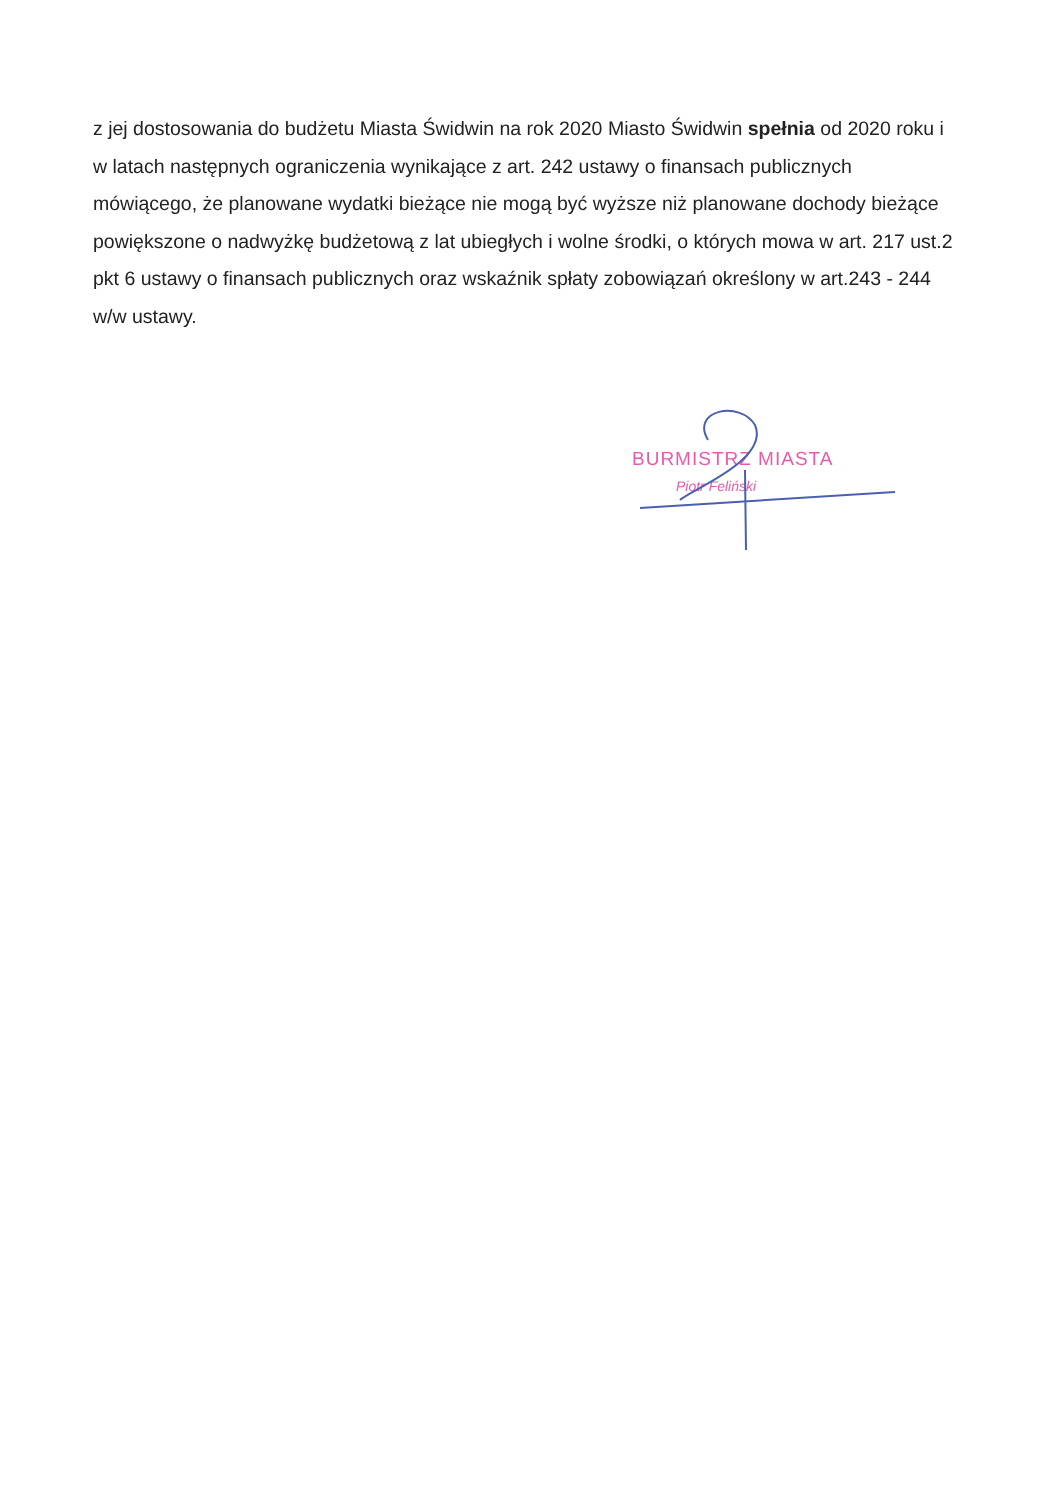z jej dostosowania do budżetu Miasta Świdwin na rok 2020 Miasto Świdwin spełnia od 2020 roku i w latach następnych ograniczenia wynikające z art. 242 ustawy o finansach publicznych mówiącego, że planowane wydatki bieżące nie mogą być wyższe niż planowane dochody bieżące powiększone o nadwyżkę budżetową z lat ubiegłych i wolne środki, o których mowa w art. 217 ust.2 pkt 6 ustawy o finansach publicznych oraz wskaźnik spłaty zobowiązań określony w art.243 - 244 w/w ustawy.
BURMISTRZ MIASTA
Piotr Feliński